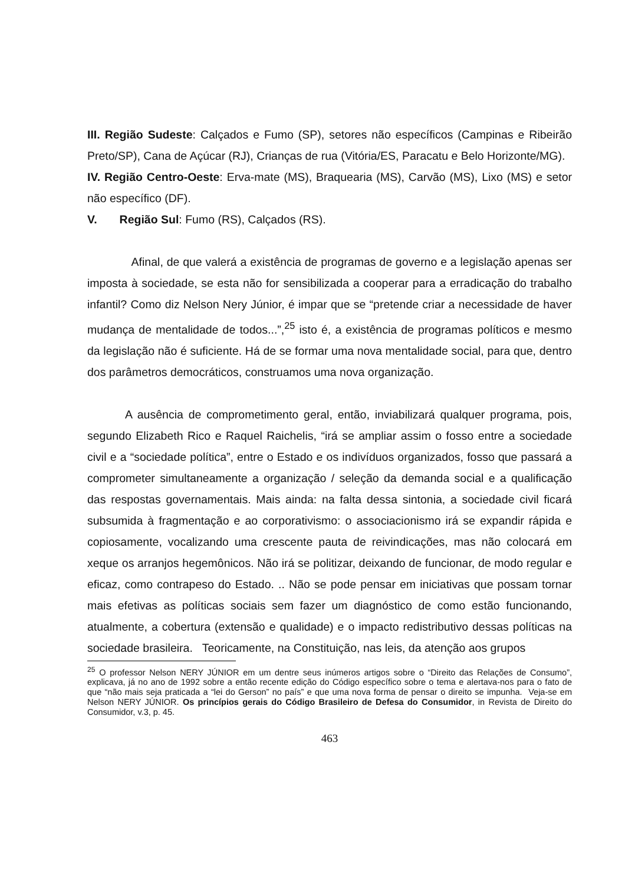III. Região Sudeste: Calçados e Fumo (SP), setores não específicos (Campinas e Ribeirão Preto/SP), Cana de Açúcar (RJ), Crianças de rua (Vitória/ES, Paracatu e Belo Horizonte/MG).
IV. Região Centro-Oeste: Erva-mate (MS), Braquearia (MS), Carvão (MS), Lixo (MS) e setor não específico (DF).
V. Região Sul: Fumo (RS), Calçados (RS).
Afinal, de que valerá a existência de programas de governo e a legislação apenas ser imposta à sociedade, se esta não for sensibilizada a cooperar para a erradicação do trabalho infantil? Como diz Nelson Nery Júnior, é impar que se “pretende criar a necessidade de haver mudança de mentalidade de todos...”,<sup>25</sup> isto é, a existência de programas políticos e mesmo da legislação não é suficiente. Há de se formar uma nova mentalidade social, para que, dentro dos parâmetros democráticos, construamos uma nova organização.
A ausência de comprometimento geral, então, inviabilizará qualquer programa, pois, segundo Elizabeth Rico e Raquel Raichelis, “irá se ampliar assim o fosso entre a sociedade civil e a “sociedade política”, entre o Estado e os indivíduos organizados, fosso que passará a comprometer simultaneamente a organização / seleção da demanda social e a qualificação das respostas governamentais. Mais ainda: na falta dessa sintonia, a sociedade civil ficará subsumida à fragmentação e ao corporativismo: o associacionismo irá se expandir rápida e copiosamente, vocalizando uma crescente pauta de reivindicações, mas não colocará em xeque os arranjos hegemônicos. Não irá se politizar, deixando de funcionar, de modo regular e eficaz, como contrapeso do Estado. .. Não se pode pensar em iniciativas que possam tornar mais efetivas as políticas sociais sem fazer um diagnóstico de como estão funcionando, atualmente, a cobertura (extensão e qualidade) e o impacto redistributivo dessas políticas na sociedade brasileira. Teoricamente, na Constituição, nas leis, da atenção aos grupos
<sup>25</sup> O professor Nelson NERY JÚNIOR em um dentre seus inúmeros artigos sobre o “Direito das Relações de Consumo”, explicava, já no ano de 1992 sobre a então recente edição do Código específico sobre o tema e alertava-nos para o fato de que “não mais seja praticada a “lei do Gerson” no país” e que uma nova forma de pensar o direito se impunha. Veja-se em Nelson NERY JÚNIOR. Os princípios gerais do Código Brasileiro de Defesa do Consumidor, in Revista de Direito do Consumidor, v.3, p. 45.
463